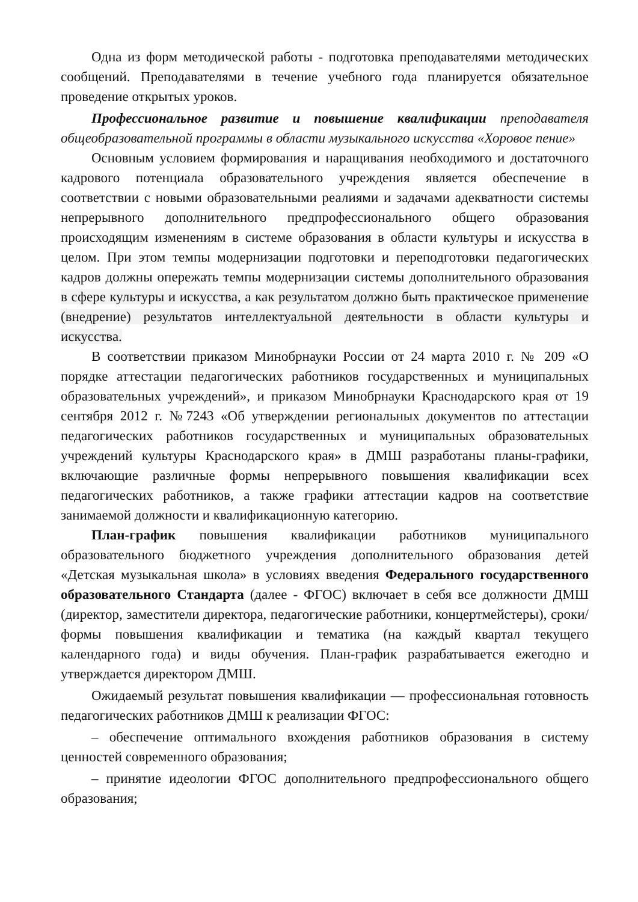Одна из форм методической работы - подготовка преподавателями методических сообщений. Преподавателями в течение учебного года планируется обязательное проведение открытых уроков.
Профессиональное развитие и повышение квалификации преподавателя общеобразовательной программы в области музыкального искусства «Хоровое пение»
Основным условием формирования и наращивания необходимого и достаточного кадрового потенциала образовательного учреждения является обеспечение в соответствии с новыми образовательными реалиями и задачами адекватности системы непрерывного дополнительного предпрофессионального общего образования происходящим изменениям в системе образования в области культуры и искусства в целом. При этом темпы модернизации подготовки и переподготовки педагогических кадров должны опережать темпы модернизации системы дополнительного образования в сфере культуры и искусства, а как результатом должно быть практическое применение (внедрение) результатов интеллектуальной деятельности в области культуры и искусства.
В соответствии приказом Минобрнауки России от 24 марта 2010 г. № 209 «О порядке аттестации педагогических работников государственных и муниципальных образовательных учреждений», и приказом Минобрнауки Краснодарского края от 19 сентября 2012 г. №7243 «Об утверждении региональных документов по аттестации педагогических работников государственных и муниципальных образовательных учреждений культуры Краснодарского края» в ДМШ разработаны планы-графики, включающие различные формы непрерывного повышения квалификации всех педагогических работников, а также графики аттестации кадров на соответствие занимаемой должности и квалификационную категорию.
План-график повышения квалификации работников муниципального образовательного бюджетного учреждения дополнительного образования детей «Детская музыкальная школа» в условиях введения Федерального государственного образовательного Стандарта (далее - ФГОС) включает в себя все должности ДМШ (директор, заместители директора, педагогические работники, концертмейстеры), сроки/формы повышения квалификации и тематика (на каждый квартал текущего календарного года) и виды обучения. План-график разрабатывается ежегодно и утверждается директором ДМШ.
Ожидаемый результат повышения квалификации — профессиональная готовность педагогических работников ДМШ к реализации ФГОС:
– обеспечение оптимального вхождения работников образования в систему ценностей современного образования;
– принятие идеологии ФГОС дополнительного предпрофессионального общего образования;